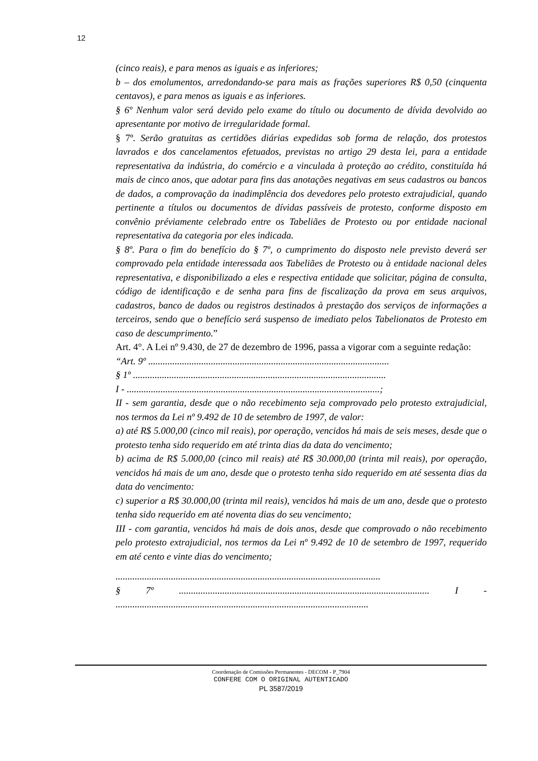12
(cinco reais), e para menos as iguais e as inferiores;
b – dos emolumentos, arredondando-se para mais as frações superiores R$ 0,50 (cinquenta centavos), e para menos as iguais e as inferiores.
§ 6º Nenhum valor será devido pelo exame do título ou documento de dívida devolvido ao apresentante por motivo de irregularidade formal.
§ 7º. Serão gratuitas as certidões diárias expedidas sob forma de relação, dos protestos lavrados e dos cancelamentos efetuados, previstas no artigo 29 desta lei, para a entidade representativa da indústria, do comércio e a vinculada à proteção ao crédito, constituída há mais de cinco anos, que adotar para fins das anotações negativas em seus cadastros ou bancos de dados, a comprovação da inadimplência dos devedores pelo protesto extrajudicial, quando pertinente a títulos ou documentos de dívidas passíveis de protesto, conforme disposto em convênio préviamente celebrado entre os Tabeliães de Protesto ou por entidade nacional representativa da categoria por eles indicada.
§ 8º. Para o fim do benefício do § 7º, o cumprimento do disposto nele previsto deverá ser comprovado pela entidade interessada aos Tabeliães de Protesto ou à entidade nacional deles representativa, e disponibilizado a eles e respectiva entidade que solicitar, página de consulta, código de identificação e de senha para fins de fiscalização da prova em seus arquivos, cadastros, banco de dados ou registros destinados à prestação dos serviços de informações a terceiros, sendo que o benefício será suspenso de imediato pelos Tabelionatos de Protesto em caso de descumprimento.”
Art. 4°. A Lei nº 9.430, de 27 de dezembro de 1996, passa a vigorar com a seguinte redação:
“Art. 9º ....................................................................................................
§ 1º .........................................................................................................
I - .........................................................................................................;
II - sem garantia, desde que o não recebimento seja comprovado pelo protesto extrajudicial, nos termos da Lei nº 9.492 de 10 de setembro de 1997, de valor:
a) até R$ 5.000,00 (cinco mil reais), por operação, vencidos há mais de seis meses, desde que o protesto tenha sido requerido em até trinta dias da data do vencimento;
b) acima de R$ 5.000,00 (cinco mil reais) até R$ 30.000,00 (trinta mil reais), por operação, vencidos há mais de um ano, desde que o protesto tenha sido requerido em até sessenta dias da data do vencimento:
c) superior a R$ 30.000,00 (trinta mil reais), vencidos há mais de um ano, desde que o protesto tenha sido requerido em até noventa dias do seu vencimento;
III - com garantia, vencidos há mais de dois anos, desde que comprovado o não recebimento pelo protesto extrajudicial, nos termos da Lei nº 9.492 de 10 de setembro de 1997, requerido em até cento e vinte dias do vencimento;
..............................................................................................................
§ 7º ........................................................................................................ I - .........................................................................................................
Coordenação de Comissões Permanentes - DECOM - P_7904
CONFERE COM O ORIGINAL AUTENTICADO
PL 3587/2019